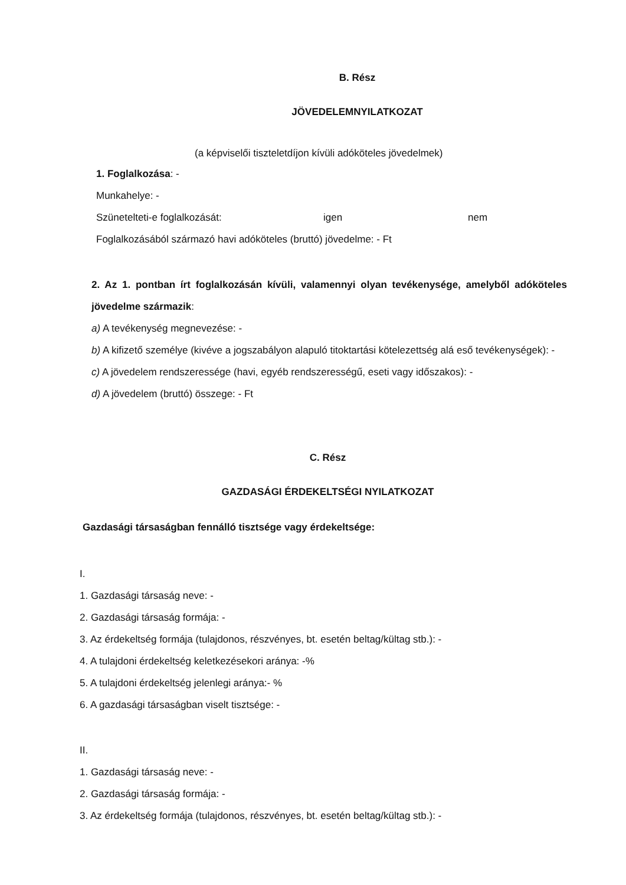B. Rész
JÖVEDELEMNYILATKOZAT
(a képviselői tiszteletdíjon kívüli adóköteles jövedelmek)
1. Foglalkozása: -
Munkahelye: -
Szünetelteti-e foglalkozását: igen nem
Foglalkozásából származó havi adóköteles (bruttó) jövedelme: - Ft
2. Az 1. pontban írt foglalkozásán kívüli, valamennyi olyan tevékenysége, amelyből adóköteles jövedelme származik:
a) A tevékenység megnevezése: -
b) A kifizető személye (kivéve a jogszabályon alapuló titoktartási kötelezettség alá eső tevékenységek): -
c) A jövedelem rendszeressége (havi, egyéb rendszerességű, eseti vagy időszakos): -
d) A jövedelem (bruttó) összege: - Ft
C. Rész
GAZDASÁGI ÉRDEKELTSÉGI NYILATKOZAT
Gazdasági társaságban fennálló tisztsége vagy érdekeltsége:
I.
1. Gazdasági társaság neve: -
2. Gazdasági társaság formája: -
3. Az érdekeltség formája (tulajdonos, részvényes, bt. esetén beltag/kültag stb.): -
4. A tulajdoni érdekeltség keletkezésekori aránya: -%
5. A tulajdoni érdekeltség jelenlegi aránya:- %
6. A gazdasági társaságban viselt tisztsége: -
II.
1. Gazdasági társaság neve: -
2. Gazdasági társaság formája: -
3. Az érdekeltség formája (tulajdonos, részvényes, bt. esetén beltag/kültag stb.): -